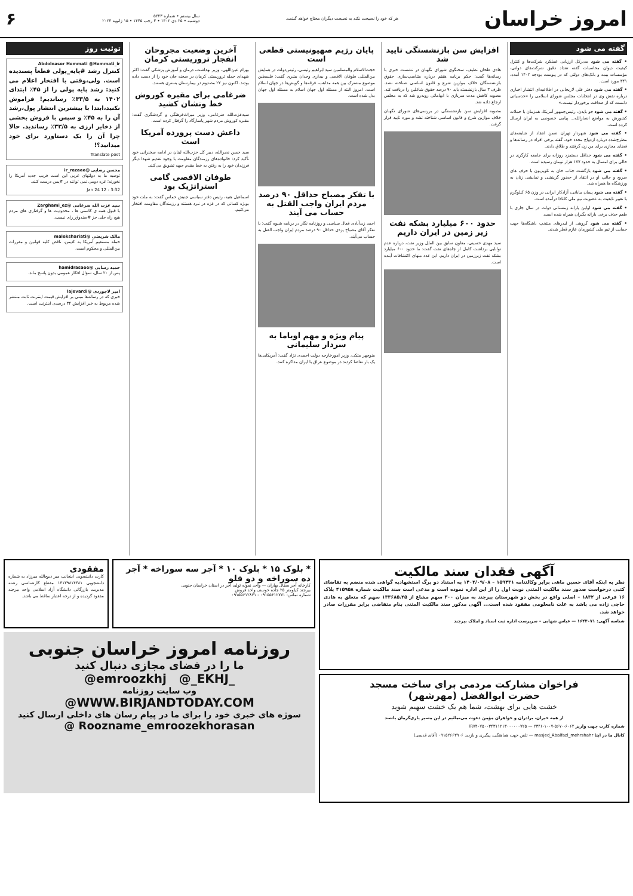امروز خراسان
هر که خود را نصیحت نکند به نصیحت دیگران محتاج خواهد گشت.
سال بیستم • شماره ۵۲۲۳
دوشنبه • ۲۵ دی ۱۴۰۲ • ۳ رجب ۱۴۴۵ • ۱۵ ژانویه ۲۰۲۴
۶
گفته می شود
• گفته می شود مدیرکل ارزیابی عملکرد شرکت‌ها و کنترل کیفیت دیوان محاسبات گفته تعداد دقیق شرکت‌های دولتی، مؤسسات بیمه و بانک‌های دولتی که در پیوست بودجه ۱۴۰۲ آمده، ۳۴۱ مورد است.
• گفته می شود دفتر علی لاریجانی در اطلاعیه‌ای انتشار اخباری درباره نقش وی در انتخابات مجلس شورای اسلامی را «حدسیاتی دانست که از صداقت برخوردار نیست.»
• گفته می شود جو بایدن، رئیس‌جمهور آمریکا، همزمان با حملات کشورش به مواضع انصارالله... پیامی خصوصی به ایران ارسال کرده است.
• گفته می شود شهردار تهران ضمن انتقاد از شایعه‌های مطرح‌شده درباره ازدواج مجدد خود، گفته برخی افراد در رسانه‌ها و فضای مجازی برای من زن گرفتند و طلاق دادند.
• گفته می شود حداقل دستمزد روزانه برای جامعه کارگری در حالی برای امسال به حدود ۱۷۷ هزار تومان رسیده است.
• گفته می شود بازگشت جناب خان به تلویزیون با حرف های صریح و جالب او در انتقاد از حضور گزینشی و نمایشی زنان به ورزشگاه ها همراه شد.
• گفته می شود پیمان بیابانی، آزادکار ایرانی در وزن ۶۵ کیلوگرم با تغییر تابعیت به عضویت تیم ملی کانادا درآمده است.
• گفته می شود اولین یارانه زمستانی دولت در سال جاری با طعم حذف برخی یارانه بگیران همراه شده است.
• گفته می شود گروهی از لیدرهای منتخب باشگاه‌ها جهت حمایت از تیم ملی کشورمان عازم قطر شدند.
افزایش سن بازنشستگی تایید شد
هادی طحان نظیف، سخنگوی شورای نگهبان در نشست خبری با رسانه‌ها گفت: حکم برنامه هفتم درباره متناسب‌سازی حقوق بازنشستگان خلاف موازین شرع و قانون اساسی شناخته نشد. ظرف ۳ سال بازنشسته باید ۹۰ درصد حقوق شاغلین را دریافت کند. مصوبه کاهش مدت سربازی با ابهاماتی روبه‌رو شد که به مجلس ارجاع داده شد.
مصوبه افزایش سن بازنشستگی در بررسی‌های شورای نگهبان خلاف موازین شرع و قانون اساسی شناخته نشد و مورد تایید قرار گرفت.
حدود ۶۰۰ میلیارد بشکه نفت زیر زمین در ایران داریم
سید مهدی حسینی، معاون سابق بین الملل وزیر نفت، درباره عدم توانایی برداشت کامل از چاه‌های نفت گفت: ما حدود ۶۰۰ میلیارد بشکه نفت زیرزمین در ایران داریم. این عدد منهای اکتشافات آینده است.
پایان رژیم صهیونیستی قطعی است
حجت‌الاسلام والمسلمین سید ابراهیم رئیسی، رئیس‌دولت در همایش بین‌المللی طوفان الاقصی و بیداری وجدان بشری گفت: فلسطین موضوع مشترک بین همه مذاهب، فرقه‌ها و گویش‌ها در جهان اسلام است. امروز البته از مسئله اول جهان اسلام به مسئله اول جهان بدل شده است.
با تفکر مصباح حداقل ۹۰ درصد مردم ایران واجب القتل به حساب می آیند
احمد زیدآبادی فعال سیاسی و روزنامه نگار در برنامه شیوه گفت: با تفکر آقای مصباح یزدی حداقل ۹۰ درصد مردم ایران واجب القتل به حساب می‌آیند.
پیام ویژه و مهم اوباما به سردار سلیمانی
منوچهر متکی، وزیر امورخارجه دولت احمدی نژاد گفت: آمریکایی‌ها یک بار تقاضا کردند در موضوع عراق با ایران مذاکره کنند.
آخرین وضعیت مجروحان انفجار تروریستی کرمان
بهرام عین‌اللهی، وزیر بهداشت، درمان و آموزش پزشکی گفت: اکثر شهدای حمله تروریستی کرمان در صحنه جان خود را از دست داده بودند. اکنون نیز ۲۲ مصدوم در بیمارستان بستری هستند.
ضرغامی برای مقبره کوروش خط ونشان کشید
سیدعزت‌الله ضرغامی، وزیر میراث‌فرهنگی و گردشگری گفت: مقبره کوروش مردم شهر پاسارگاد را گرفتار کرده است.
داعش دست پرورده آمریکا است
سید حسن نصرالله، دبیر کل حزب‌الله لبنان در ادامه سخنرانی خود تأکید کرد: خانواده‌های رزمندگان مقاومت با وجود تقدیم شهدا دیگر فرزندان خود را به رفتن به خط مقدم جبهه تشویق می‌کنند.
طوفان الاقصی گامی استراتژیک بود
اسماعیل هنیه، رئیس دفتر سیاسی جنبش حماس گفت: به ملت خود بویژه کسانی که در غزه در نبرد هستند و رزمندگان مقاومت افتخار می‌کنیم.
توئیت روز
Abdolnaser Hemmati @Hemmati_ir
کنترل رشد #پایه_پولی قطعاً پسندیده است. ولی،وقتی با افتخار اعلام می کنید: رشد پایه پولی را از ۴۵٪ ابتدای ۱۴۰۲ به ۳۳/۵٪ رساندیم! فراموش نکنید،ابتدا با بیشترین انتشار پول،رشد آن را به ۴۵٪ و سپس با فروش بخشی از ذخایر ارزی به ۳۳/۵٪ رساندید. حالا چرا آن را یک دستاورد برای خود میدانید؟!
Translate post
محسن رضایی @ir_rezaee
توصیه ما به دولتهای عربی این است فریب جدید آمریکا را نخورند؛ غزه دومی نمی توانند در #یمن درست کنند.
3:32 - 12 Jan 24
سید عزت الله ضرغامی @Zarghami_ez
با قبول همه ی کاستی ها ، محدودیت ها و گرفتاری های مردم هیچ راه حلی جز #صندوق_رای نیست.
مالک شریعتی @malekshariati
حمله مستقیم آمریکا به #یمن، ناقض کلیه قوانین و مقررات بین‌المللی و محکوم است.
حمید رسایی @hamidrasaee
پس از ۲۰ سال، سؤال افکار عمومی بدون پاسخ ماند.
امیر لاجوردی @lajevardi
خبری که در رسانه‌ها مبنی بر افزایش قیمت اینترنت ثابت منتشر شده مربوط به خبر افزایش ۳۴ درصدی اینترنت است.
آگهی فقدان سند مالکیت
نظر به اینکه آقای حسین ماهی برابر وکالتنامه ۱۵۹۴۳۱ – ۱۴۰۲/۰۹/۰۸ به استناد دو برگ استشهادیه گواهی شده منضم به تقاضای کتبی درخواست صدور سند مالکیت المثنی نوبت اول را از این اداره نموده است و مدعی است سند مالکیت شماره ۴۱۵۹۵۸ پلاک ۱۶ فرعی از ۱۸۳۲ – اصلی واقع در بخش دو شهرستان بیرجند به میزان ۳۰۰ سهم مشاع از ۱۳۳۶۸۵.۲۵ سهم که متعلق به هادی حاجی زاده می باشد به علت نامعلومی مفقود شده است... آگهی مذکور سند مالکیت المثنی بنام متقاضی برابر مقررات صادر خواهد شد.
شناسه آگهی: ۱۶۴۴۰۷۱ — عباس شهابی – سرپرست اداره ثبت اسناد و املاک بیرجند
فراخوان مشارکت مردمی برای ساخت مسجد
حضرت ابوالفضل (مهرشهر)
خشت هایی برای بهشت، شما هم یک خشت سهیم شوید
از همه خیران، برادران و خواهران مؤمن دعوت می‌نمائیم در این مسیر یاری‌گرمان باشند
شماره کارت جهت واریز ۶۰۶۲-۵۶۷۰-۱۰۰۷-۲۳۴۶ — IR۷۴۰۷۵۰۰۳۴۳۱۱۲۱۳۰۰۰۰۰۰۷۲۵
کانال ما در ایتا masjed_Abalfazl_mehrshahr — تلفن جهت هماهنگی، پیگیری و بازدید ۰۹۱۵۲۶۶۳۹۰۶ (آقای قدیمی)
* بلوک ۱۵ * بلوک ۱۰ * آجر سه سوراخه * آجر ده سوراخه و دو قلو
کارخانه آجر سفال بهاران — واحد نمونه تولید آجر در استان خراسان جنوبی
بیرجند کیلومتر ۲۵ جاده خوسف واحد فروش
شماره تماس: ۰۹۱۵۵۶۱۲۷۷۱ - ۰۹۱۵۵۶۱۲۸۷۱
مفقودی
کارت دانشجویی اینجانب میر ذبیح‌الله میرزاد به شماره دانشجویی ۱۳۱۳۹۸۱۴۴۸۱ مقطع کارشناسی رشته مدیریت بازرگانی دانشگاه آزاد اسلامی واحد بیرجند مفقود گردیده و از درجه اعتبار ساقط می باشد.
روزنامه امروز خراسان جنوبی
ما را در فضای مجازی دنبال کنید
@emroozkhj @_EKHJ_
وب سایت روزنامه
@WWW.BIRJANDTODAY.COM
سوژه های خبری خود را برای ما در پیام رسان های داخلی ارسال کنید
@ Roozname_emroozekhorasan